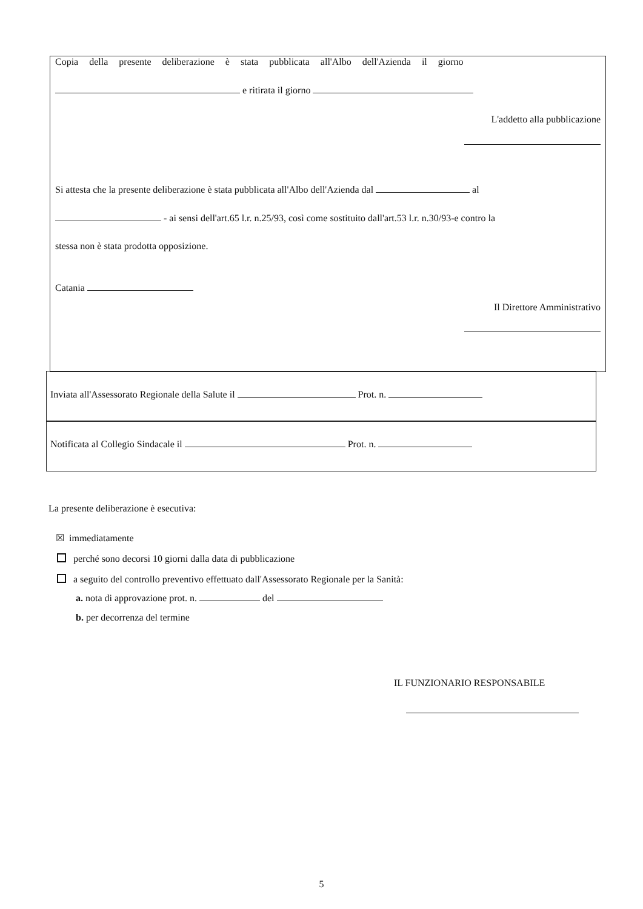Copia della presente deliberazione è stata pubblicata all'Albo dell'Azienda il giorno
e ritirata il giorno
L'addetto alla pubblicazione
Si attesta che la presente deliberazione è stata pubblicata all'Albo dell'Azienda dal al
- ai sensi dell'art.65 l.r. n.25/93, così come sostituito dall'art.53 l.r. n.30/93-e contro la
stessa non è stata prodotta opposizione.
Catania
Il Direttore Amministrativo
Inviata all'Assessorato Regionale della Salute il Prot. n.
Notificata al Collegio Sindacale il Prot. n.
La presente deliberazione è esecutiva:
☒ immediatamente
perché sono decorsi 10 giorni dalla data di pubblicazione
a seguito del controllo preventivo effettuato dall'Assessorato Regionale per la Sanità:
a. nota di approvazione prot. n. del
b. per decorrenza del termine
IL FUNZIONARIO RESPONSABILE
5